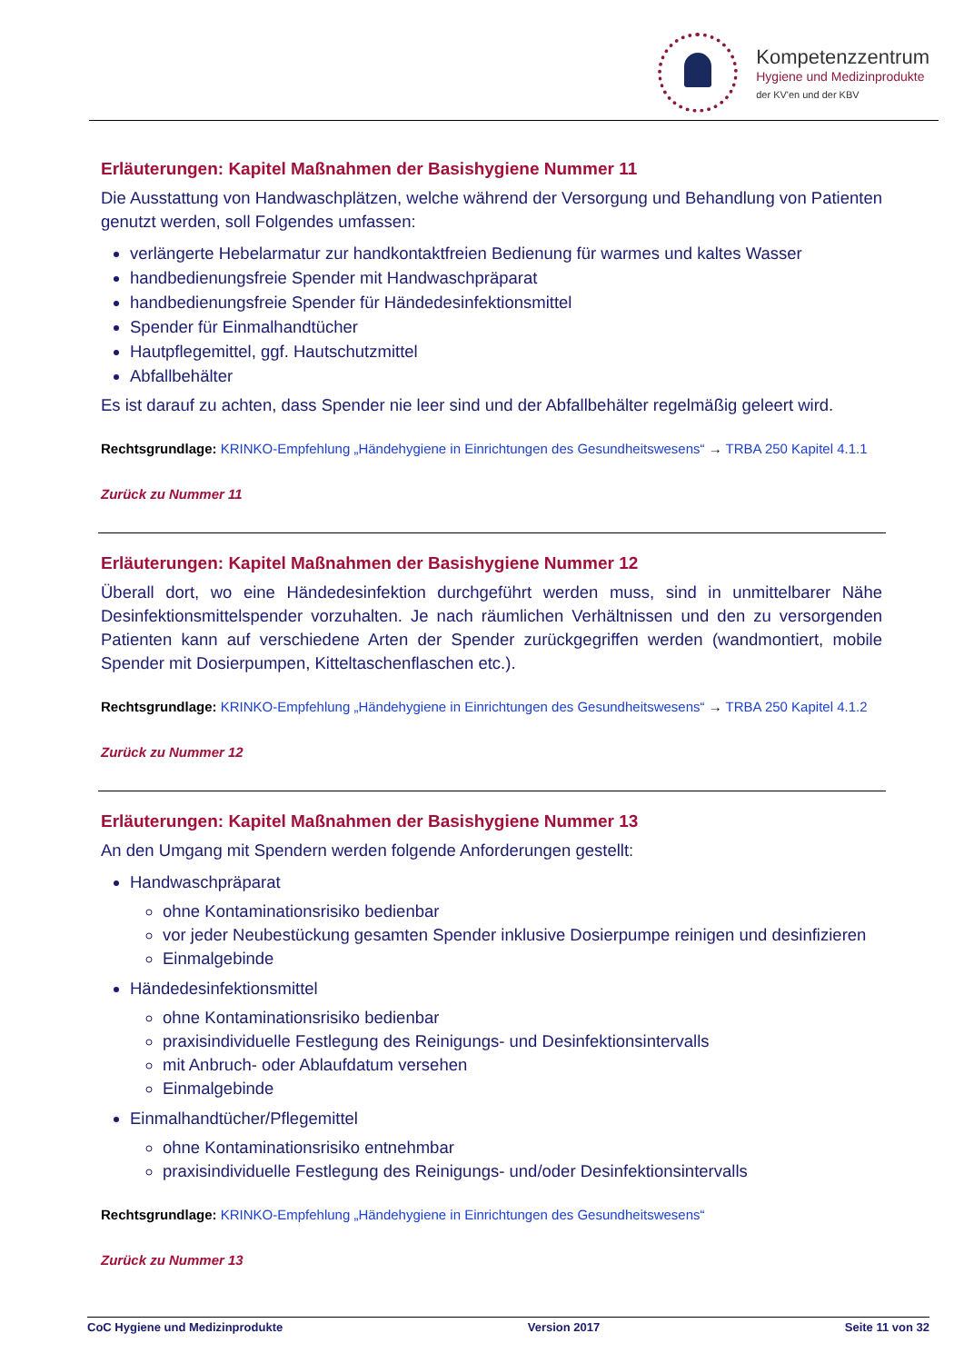Kompetenzzentrum
Hygiene und Medizinprodukte
der KV'en und der KBV
Erläuterungen: Kapitel Maßnahmen der Basishygiene Nummer 11
Die Ausstattung von Handwaschplätzen, welche während der Versorgung und Behandlung von Patienten genutzt werden, soll Folgendes umfassen:
verlängerte Hebelarmatur zur handkontaktfreien Bedienung für warmes und kaltes Wasser
handbedienungsfreie Spender mit Handwaschpräparat
handbedienungsfreie Spender für Händedesinfektionsmittel
Spender für Einmalhandtücher
Hautpflegemittel, ggf. Hautschutzmittel
Abfallbehälter
Es ist darauf zu achten, dass Spender nie leer sind und der Abfallbehälter regelmäßig geleert wird.
Rechtsgrundlage: KRINKO-Empfehlung „Händehygiene in Einrichtungen des Gesundheitswesens“ → TRBA 250 Kapitel 4.1.1
Zurück zu Nummer 11
Erläuterungen: Kapitel Maßnahmen der Basishygiene Nummer 12
Überall dort, wo eine Händedesinfektion durchgeführt werden muss, sind in unmittelbarer Nähe Desinfektionsmittelspender vorzuhalten. Je nach räumlichen Verhältnissen und den zu versorgenden Patienten kann auf verschiedene Arten der Spender zurückgegriffen werden (wandmontiert, mobile Spender mit Dosierpumpen, Kitteltaschenflaschen etc.).
Rechtsgrundlage: KRINKO-Empfehlung „Händehygiene in Einrichtungen des Gesundheitswesens“ → TRBA 250 Kapitel 4.1.2
Zurück zu Nummer 12
Erläuterungen: Kapitel Maßnahmen der Basishygiene Nummer 13
An den Umgang mit Spendern werden folgende Anforderungen gestellt:
Handwaschpräparat
ohne Kontaminationsrisiko bedienbar
vor jeder Neubestückung gesamten Spender inklusive Dosierpumpe reinigen und desinfizieren
Einmalgebinde
Händedesinfektionsmittel
ohne Kontaminationsrisiko bedienbar
praxisindividuelle Festlegung des Reinigungs- und Desinfektionsintervalls
mit Anbruch- oder Ablaufdatum versehen
Einmalgebinde
Einmalhandtücher/Pflegemittel
ohne Kontaminationsrisiko entnehmbar
praxisindividuelle Festlegung des Reinigungs- und/oder Desinfektionsintervalls
Rechtsgrundlage: KRINKO-Empfehlung „Händehygiene in Einrichtungen des Gesundheitswesens“
Zurück zu Nummer 13
CoC Hygiene und Medizinprodukte Version 2017 Seite 11 von 32